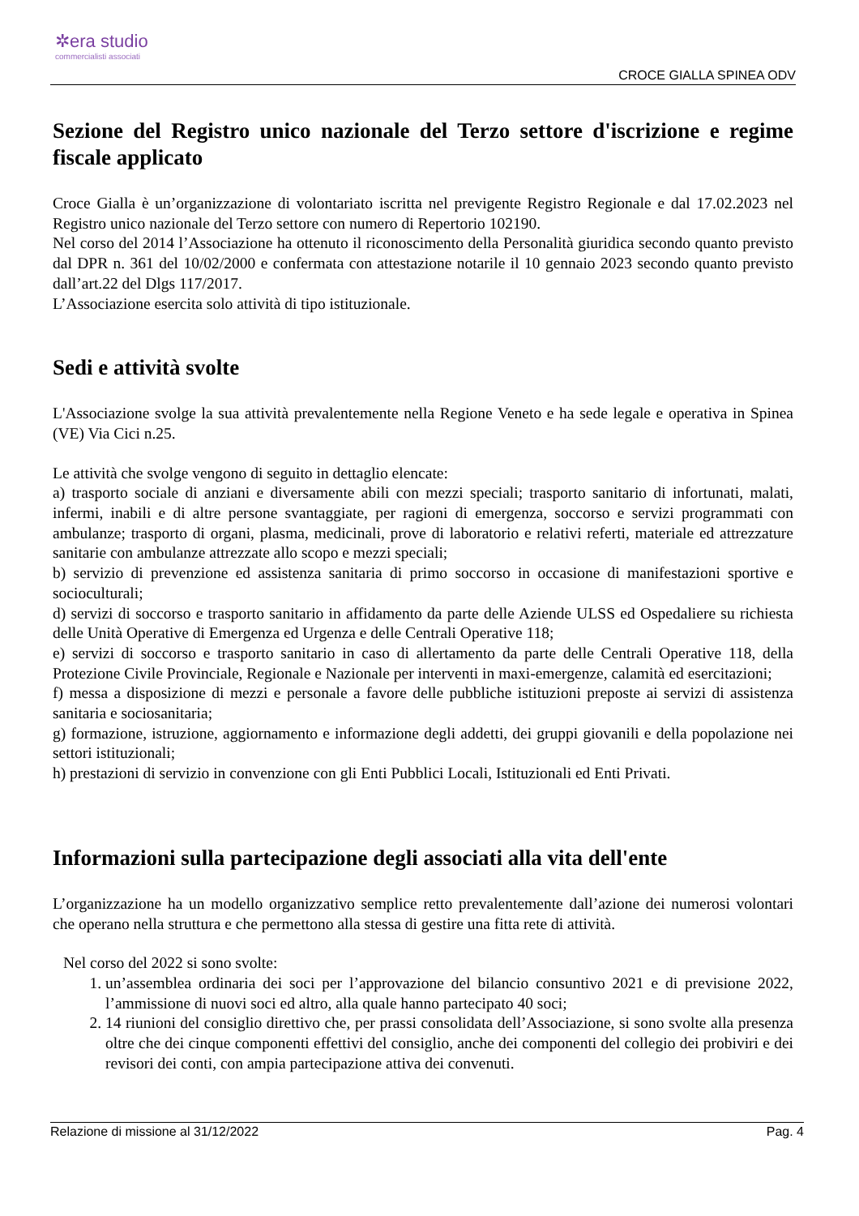✲era studio
commercialisti associati
CROCE GIALLA SPINEA ODV
Sezione del Registro unico nazionale del Terzo settore d'iscrizione e regime fiscale applicato
Croce Gialla è un’organizzazione di volontariato iscritta nel previgente Registro Regionale e dal 17.02.2023 nel Registro unico nazionale del Terzo settore con numero di Repertorio 102190.
Nel corso del 2014 l’Associazione ha ottenuto il riconoscimento della Personalità giuridica secondo quanto previsto dal DPR n. 361 del 10/02/2000 e confermata con attestazione notarile il 10 gennaio 2023 secondo quanto previsto dall’art.22 del Dlgs 117/2017.
L’Associazione esercita solo attività di tipo istituzionale.
Sedi e attività svolte
L'Associazione svolge la sua attività prevalentemente nella Regione Veneto e ha sede legale e operativa in Spinea (VE) Via Cici n.25.
Le attività che svolge vengono di seguito in dettaglio elencate:
a) trasporto sociale di anziani e diversamente abili con mezzi speciali; trasporto sanitario di infortunati, malati, infermi, inabili e di altre persone svantaggiate, per ragioni di emergenza, soccorso e servizi programmati con ambulanze; trasporto di organi, plasma, medicinali, prove di laboratorio e relativi referti, materiale ed attrezzature sanitarie con ambulanze attrezzate allo scopo e mezzi speciali;
b) servizio di prevenzione ed assistenza sanitaria di primo soccorso in occasione di manifestazioni sportive e socioculturali;
d) servizi di soccorso e trasporto sanitario in affidamento da parte delle Aziende ULSS ed Ospedaliere su richiesta delle Unità Operative di Emergenza ed Urgenza e delle Centrali Operative 118;
e) servizi di soccorso e trasporto sanitario in caso di allertamento da parte delle Centrali Operative 118, della Protezione Civile Provinciale, Regionale e Nazionale per interventi in maxi-emergenze, calamità ed esercitazioni;
f) messa a disposizione di mezzi e personale a favore delle pubbliche istituzioni preposte ai servizi di assistenza sanitaria e sociosanitaria;
g) formazione, istruzione, aggiornamento e informazione degli addetti, dei gruppi giovanili e della popolazione nei settori istituzionali;
h) prestazioni di servizio in convenzione con gli Enti Pubblici Locali, Istituzionali ed Enti Privati.
Informazioni sulla partecipazione degli associati alla vita dell'ente
L’organizzazione ha un modello organizzativo semplice retto prevalentemente dall’azione dei numerosi volontari che operano nella struttura e che permettono alla stessa di gestire una fitta rete di attività.
Nel corso del 2022 si sono svolte:
1. un’assemblea ordinaria dei soci per l’approvazione del bilancio consuntivo 2021 e di previsione 2022, l’ammissione di nuovi soci ed altro, alla quale hanno partecipato 40 soci;
2. 14 riunioni del consiglio direttivo che, per prassi consolidata dell’Associazione, si sono svolte alla presenza oltre che dei cinque componenti effettivi del consiglio, anche dei componenti del collegio dei probiviri e dei revisori dei conti, con ampia partecipazione attiva dei convenuti.
Relazione di missione al 31/12/2022 Pag. 4